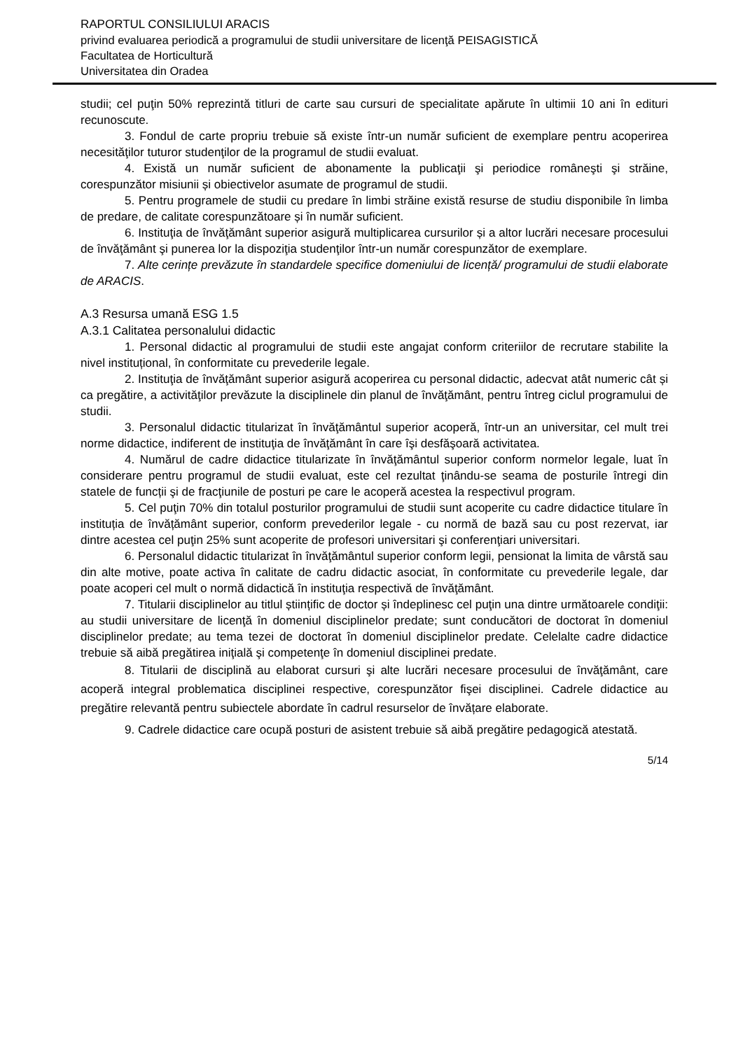RAPORTUL CONSILIULUI ARACIS
privind evaluarea periodică a programului de studii universitare de licenţă PEISAGISTICĂ
Facultatea de Horticultură
Universitatea din Oradea
studii; cel puţin 50% reprezintă titluri de carte sau cursuri de specialitate apărute în ultimii 10 ani în edituri recunoscute.
3. Fondul de carte propriu trebuie să existe într-un număr suficient de exemplare pentru acoperirea necesităţilor tuturor studenţilor de la programul de studii evaluat.
4. Există un număr suficient de abonamente la publicaţii şi periodice româneşti şi străine, corespunzător misiunii și obiectivelor asumate de programul de studii.
5. Pentru programele de studii cu predare în limbi străine există resurse de studiu disponibile în limba de predare, de calitate corespunzătoare și în număr suficient.
6. Instituţia de învăţământ superior asigură multiplicarea cursurilor și a altor lucrări necesare procesului de învăţământ şi punerea lor la dispoziţia studenţilor într-un număr corespunzător de exemplare.
7. Alte cerințe prevăzute în standardele specifice domeniului de licență/ programului de studii elaborate de ARACIS.
A.3 Resursa umană ESG 1.5
A.3.1 Calitatea personalului didactic
1. Personal didactic al programului de studii este angajat conform criteriilor de recrutare stabilite la nivel instituțional, în conformitate cu prevederile legale.
2. Instituţia de învăţământ superior asigură acoperirea cu personal didactic, adecvat atât numeric cât și ca pregătire, a activităţilor prevăzute la disciplinele din planul de învăţământ, pentru întreg ciclul programului de studii.
3. Personalul didactic titularizat în învăţământul superior acoperă, într-un an universitar, cel mult trei norme didactice, indiferent de instituţia de învăţământ în care îşi desfăşoară activitatea.
4. Numărul de cadre didactice titularizate în învăţământul superior conform normelor legale, luat în considerare pentru programul de studii evaluat, este cel rezultat ţinându-se seama de posturile întregi din statele de funcții şi de fracţiunile de posturi pe care le acoperă acestea la respectivul program.
5. Cel puţin 70% din totalul posturilor programului de studii sunt acoperite cu cadre didactice titulare în instituția de învățământ superior, conform prevederilor legale - cu normă de bază sau cu post rezervat, iar dintre acestea cel puţin 25% sunt acoperite de profesori universitari şi conferenţiari universitari.
6. Personalul didactic titularizat în învăţământul superior conform legii, pensionat la limita de vârstă sau din alte motive, poate activa în calitate de cadru didactic asociat, în conformitate cu prevederile legale, dar poate acoperi cel mult o normă didactică în instituţia respectivă de învăţământ.
7. Titularii disciplinelor au titlul științific de doctor și îndeplinesc cel puţin una dintre următoarele condiţii: au studii universitare de licenţă în domeniul disciplinelor predate; sunt conducători de doctorat în domeniul disciplinelor predate; au tema tezei de doctorat în domeniul disciplinelor predate. Celelalte cadre didactice trebuie să aibă pregătirea iniţială şi competenţe în domeniul disciplinei predate.
8. Titularii de disciplină au elaborat cursuri şi alte lucrări necesare procesului de învăţământ, care acoperă integral problematica disciplinei respective, corespunzător fişei disciplinei. Cadrele didactice au pregătire relevantă pentru subiectele abordate în cadrul resurselor de învățare elaborate.
9. Cadrele didactice care ocupă posturi de asistent trebuie să aibă pregătire pedagogică atestată.
5/14